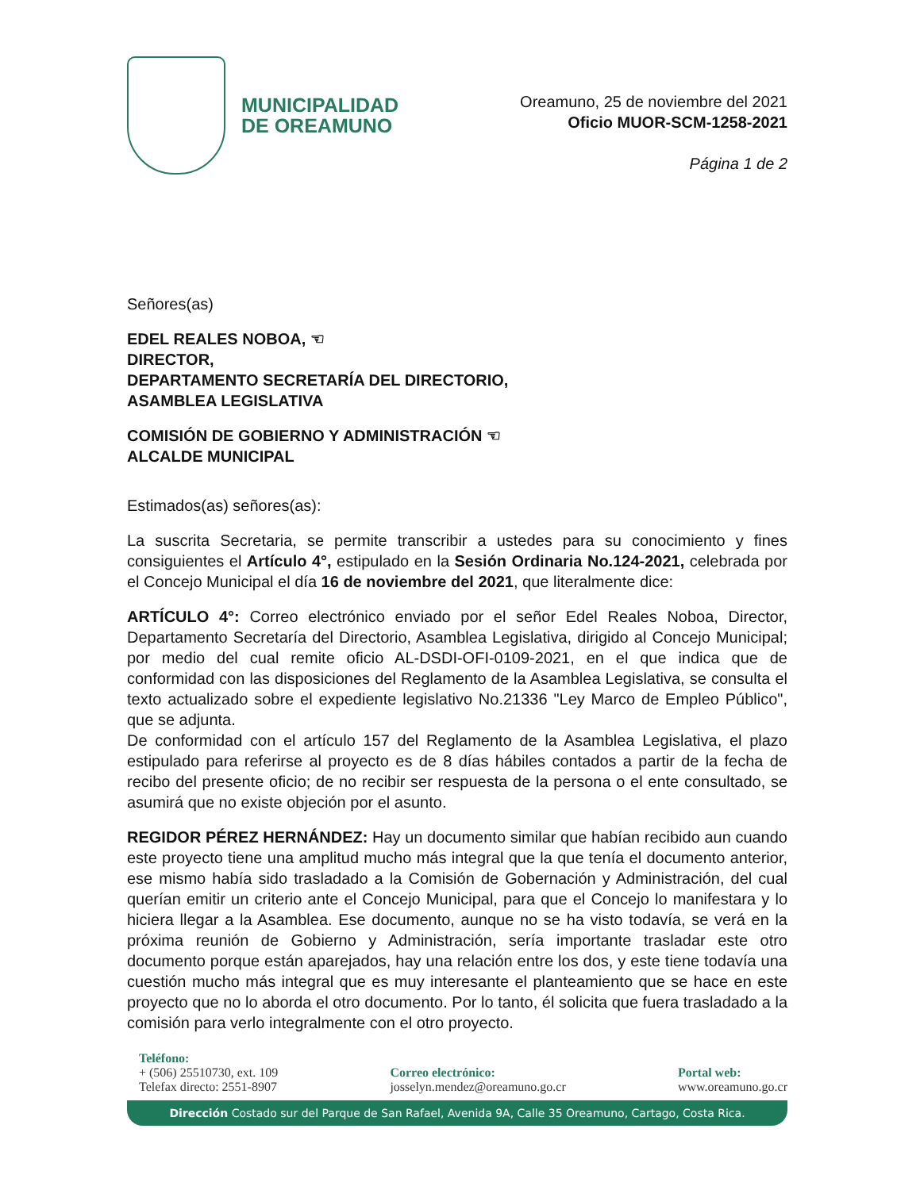MUNICIPALIDAD
DE OREAMUNO
Oreamuno, 25 de noviembre del 2021
Oficio MUOR-SCM-1258-2021
Página 1 de 2
Señores(as)
EDEL REALES NOBOA, ☜
DIRECTOR,
DEPARTAMENTO SECRETARÍA DEL DIRECTORIO,
ASAMBLEA LEGISLATIVA
COMISIÓN DE GOBIERNO Y ADMINISTRACIÓN ☜
ALCALDE MUNICIPAL
Estimados(as) señores(as):
La suscrita Secretaria, se permite transcribir a ustedes para su conocimiento y fines consiguientes el Artículo 4°, estipulado en la Sesión Ordinaria No.124-2021, celebrada por el Concejo Municipal el día 16 de noviembre del 2021, que literalmente dice:
ARTÍCULO 4°: Correo electrónico enviado por el señor Edel Reales Noboa, Director, Departamento Secretaría del Directorio, Asamblea Legislativa, dirigido al Concejo Municipal; por medio del cual remite oficio AL-DSDI-OFI-0109-2021, en el que indica que de conformidad con las disposiciones del Reglamento de la Asamblea Legislativa, se consulta el texto actualizado sobre el expediente legislativo No.21336 "Ley Marco de Empleo Público", que se adjunta.
De conformidad con el artículo 157 del Reglamento de la Asamblea Legislativa, el plazo estipulado para referirse al proyecto es de 8 días hábiles contados a partir de la fecha de recibo del presente oficio; de no recibir ser respuesta de la persona o el ente consultado, se asumirá que no existe objeción por el asunto.
REGIDOR PÉREZ HERNÁNDEZ: Hay un documento similar que habían recibido aun cuando este proyecto tiene una amplitud mucho más integral que la que tenía el documento anterior, ese mismo había sido trasladado a la Comisión de Gobernación y Administración, del cual querían emitir un criterio ante el Concejo Municipal, para que el Concejo lo manifestara y lo hiciera llegar a la Asamblea. Ese documento, aunque no se ha visto todavía, se verá en la próxima reunión de Gobierno y Administración, sería importante trasladar este otro documento porque están aparejados, hay una relación entre los dos, y este tiene todavía una cuestión mucho más integral que es muy interesante el planteamiento que se hace en este proyecto que no lo aborda el otro documento. Por lo tanto, él solicita que fuera trasladado a la comisión para verlo integralmente con el otro proyecto.
Teléfono:
+ (506) 25510730, ext. 109
Telefax directo: 2551-8907
Correo electrónico:
josselyn.mendez@oreamuno.go.cr
Portal web:
www.oreamuno.go.cr
Dirección Costado sur del Parque de San Rafael, Avenida 9A, Calle 35 Oreamuno, Cartago, Costa Rica.